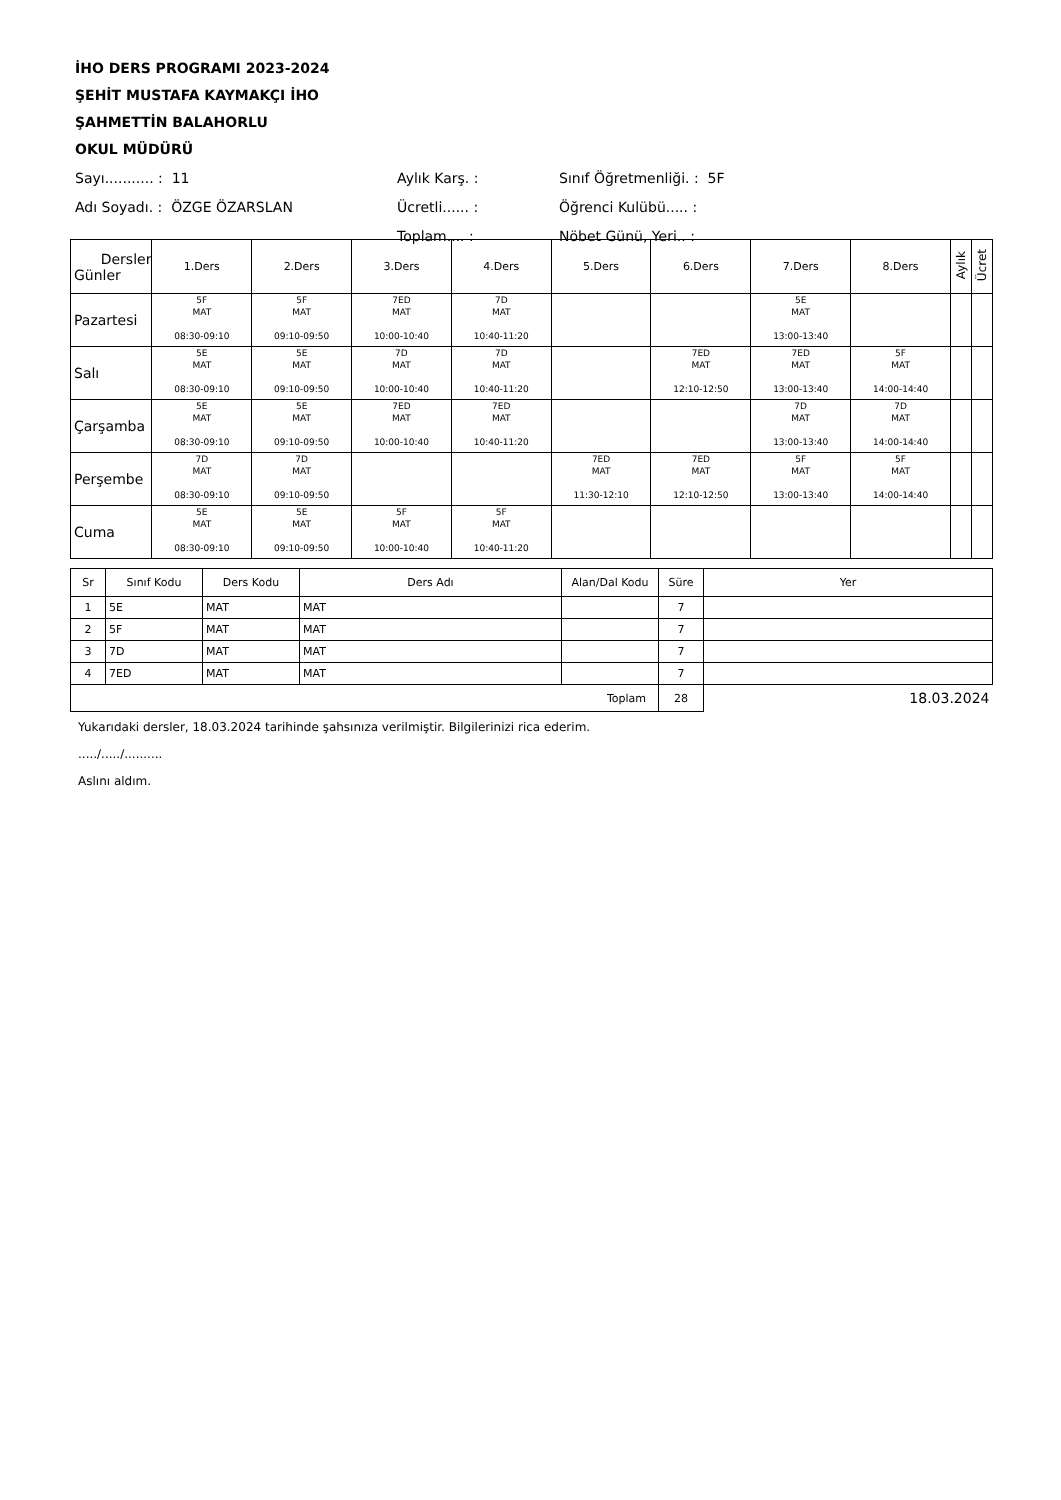İHO DERS PROGRAMI 2023-2024
ŞEHİT MUSTAFA KAYMAKÇI İHO
ŞAHMETTİN BALAHORLU
OKUL MÜDÜRÜ
| Sayı........... : 11 | Aylık Karş. : | Sınıf Öğretmenliği. : 5F |
| Adı Soyadı. : ÖZGE ÖZARSLAN | Ücretli...... : | Öğrenci Kulübü..... : |
| | Toplam.... : | Nöbet Günü, Yeri.. : |
| Dersler Günler | 1.Ders | 2.Ders | 3.Ders | 4.Ders | 5.Ders | 6.Ders | 7.Ders | 8.Ders | Aylık | Ücret |
| --- | --- | --- | --- | --- | --- | --- | --- | --- | --- | --- |
| Pazartesi | 5F MAT 08:30-09:10 | 5F MAT 09:10-09:50 | 7ED MAT 10:00-10:40 | 7D MAT 10:40-11:20 | | | 5E MAT 13:00-13:40 | | | |
| Salı | 5E MAT 08:30-09:10 | 5E MAT 09:10-09:50 | 7D MAT 10:00-10:40 | 7D MAT 10:40-11:20 | | 7ED MAT 12:10-12:50 | 7ED MAT 13:00-13:40 | 5F MAT 14:00-14:40 | | |
| Çarşamba | 5E MAT 08:30-09:10 | 5E MAT 09:10-09:50 | 7ED MAT 10:00-10:40 | 7ED MAT 10:40-11:20 | | | 7D MAT 13:00-13:40 | 7D MAT 14:00-14:40 | | |
| Perşembe | 7D MAT 08:30-09:10 | 7D MAT 09:10-09:50 | | | 7ED MAT 11:30-12:10 | 7ED MAT 12:10-12:50 | 5F MAT 13:00-13:40 | 5F MAT 14:00-14:40 | | |
| Cuma | 5E MAT 08:30-09:10 | 5E MAT 09:10-09:50 | 5F MAT 10:00-10:40 | 5F MAT 10:40-11:20 | | | | | | |
| Sr | Sınıf Kodu | Ders Kodu | Ders Adı | Alan/Dal Kodu | Süre | Yer |
| --- | --- | --- | --- | --- | --- | --- |
| 1 | 5E | MAT | MAT | | 7 | |
| 2 | 5F | MAT | MAT | | 7 | |
| 3 | 7D | MAT | MAT | | 7 | |
| 4 | 7ED | MAT | MAT | | 7 | |
| Toplam | | | | | 28 | 18.03.2024 |
Yukarıdaki dersler, 18.03.2024 tarihinde şahsınıza verilmiştir. Bilgilerinizi rica ederim.
...../...../..........
Aslını aldım.